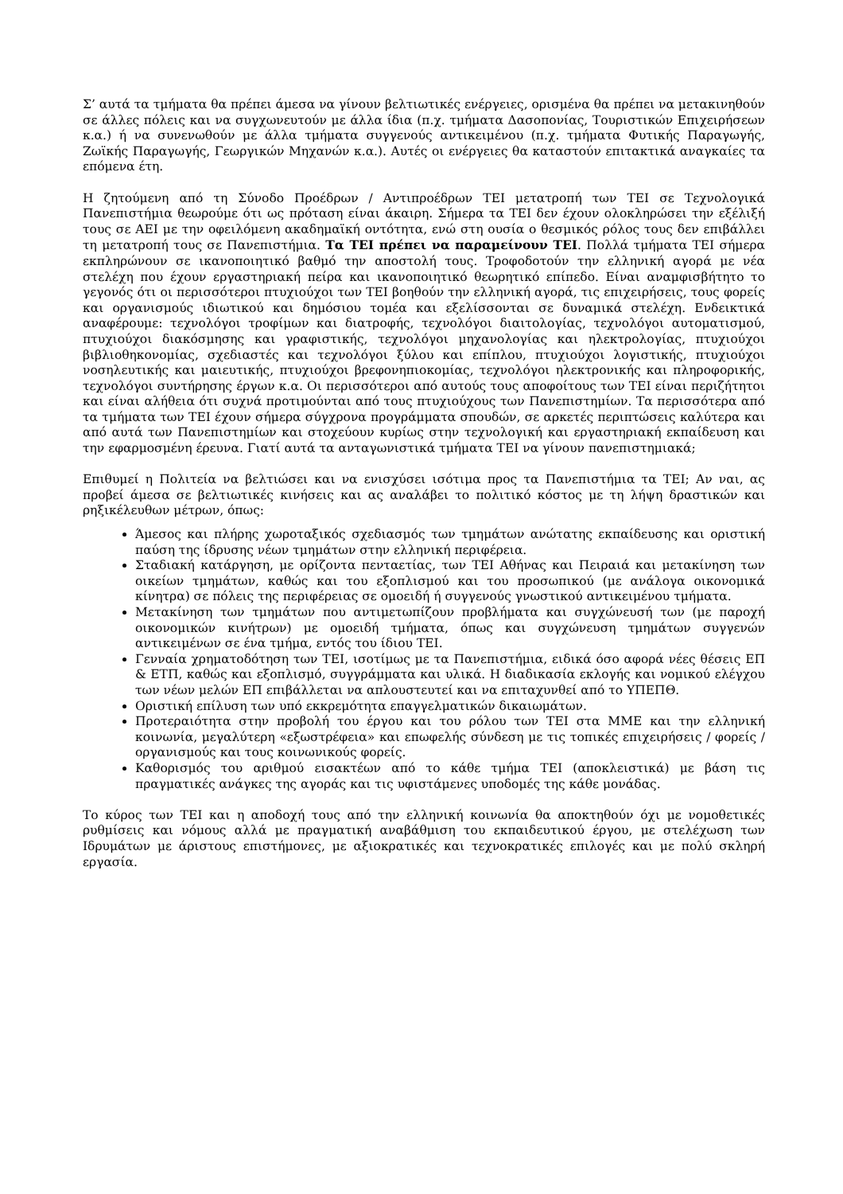Σ’ αυτά τα τμήματα θα πρέπει άμεσα να γίνουν βελτιωτικές ενέργειες, ορισμένα θα πρέπει να μετακινηθούν σε άλλες πόλεις και να συγχωνευτούν με άλλα ίδια (π.χ. τμήματα Δασοπονίας, Τουριστικών Επιχειρήσεων κ.α.) ή να συνενωθούν με άλλα τμήματα συγγενούς αντικειμένου (π.χ. τμήματα Φυτικής Παραγωγής, Ζωϊκής Παραγωγής, Γεωργικών Μηχανών κ.α.). Αυτές οι ενέργειες θα καταστούν επιτακτικά αναγκαίες τα επόμενα έτη.
Η ζητούμενη από τη Σύνοδο Προέδρων / Αντιπροέδρων ΤΕΙ μετατροπή των ΤΕΙ σε Τεχνολογικά Πανεπιστήμια θεωρούμε ότι ως πρόταση είναι άκαιρη. Σήμερα τα ΤΕΙ δεν έχουν ολοκληρώσει την εξέλιξή τους σε ΑΕΙ με την οφειλόμενη ακαδημαϊκή οντότητα, ενώ στη ουσία ο θεσμικός ρόλος τους δεν επιβάλλει τη μετατροπή τους σε Πανεπιστήμια. Τα ΤΕΙ πρέπει να παραμείνουν ΤΕΙ. Πολλά τμήματα ΤΕΙ σήμερα εκπληρώνουν σε ικανοποιητικό βαθμό την αποστολή τους. Τροφοδοτούν την ελληνική αγορά με νέα στελέχη που έχουν εργαστηριακή πείρα και ικανοποιητικό θεωρητικό επίπεδο. Είναι αναμφισβήτητο το γεγονός ότι οι περισσότεροι πτυχιούχοι των ΤΕΙ βοηθούν την ελληνική αγορά, τις επιχειρήσεις, τους φορείς και οργανισμούς ιδιωτικού και δημόσιου τομέα και εξελίσσονται σε δυναμικά στελέχη. Ενδεικτικά αναφέρουμε: τεχνολόγοι τροφίμων και διατροφής, τεχνολόγοι διαιτολογίας, τεχνολόγοι αυτοματισμού, πτυχιούχοι διακόσμησης και γραφιστικής, τεχνολόγοι μηχανολογίας και ηλεκτρολογίας, πτυχιούχοι βιβλιοθηκονομίας, σχεδιαστές και τεχνολόγοι ξύλου και επίπλου, πτυχιούχοι λογιστικής, πτυχιούχοι νοσηλευτικής και μαιευτικής, πτυχιούχοι βρεφονηπιοκομίας, τεχνολόγοι ηλεκτρονικής και πληροφορικής, τεχνολόγοι συντήρησης έργων κ.α. Οι περισσότεροι από αυτούς τους αποφοίτους των ΤΕΙ είναι περιζήτητοι και είναι αλήθεια ότι συχνά προτιμούνται από τους πτυχιούχους των Πανεπιστημίων. Τα περισσότερα από τα τμήματα των ΤΕΙ έχουν σήμερα σύγχρονα προγράμματα σπουδών, σε αρκετές περιπτώσεις καλύτερα και από αυτά των Πανεπιστημίων και στοχεύουν κυρίως στην τεχνολογική και εργαστηριακή εκπαίδευση και την εφαρμοσμένη έρευνα. Γιατί αυτά τα ανταγωνιστικά τμήματα ΤΕΙ να γίνουν πανεπιστημιακά;
Επιθυμεί η Πολιτεία να βελτιώσει και να ενισχύσει ισότιμα προς τα Πανεπιστήμια τα ΤΕΙ; Αν ναι, ας προβεί άμεσα σε βελτιωτικές κινήσεις και ας αναλάβει το πολιτικό κόστος με τη λήψη δραστικών και ρηξικέλευθων μέτρων, όπως:
Άμεσος και πλήρης χωροταξικός σχεδιασμός των τμημάτων ανώτατης εκπαίδευσης και οριστική παύση της ίδρυσης νέων τμημάτων στην ελληνική περιφέρεια.
Σταδιακή κατάργηση, με ορίζοντα πενταετίας, των ΤΕΙ Αθήνας και Πειραιά και μετακίνηση των οικείων τμημάτων, καθώς και του εξοπλισμού και του προσωπικού (με ανάλογα οικονομικά κίνητρα) σε πόλεις της περιφέρειας σε ομοειδή ή συγγενούς γνωστικού αντικειμένου τμήματα.
Μετακίνηση των τμημάτων που αντιμετωπίζουν προβλήματα και συγχώνευσή των (με παροχή οικονομικών κινήτρων) με ομοειδή τμήματα, όπως και συγχώνευση τμημάτων συγγενών αντικειμένων σε ένα τμήμα, εντός του ίδιου ΤΕΙ.
Γενναία χρηματοδότηση των ΤΕΙ, ισοτίμως με τα Πανεπιστήμια, ειδικά όσο αφορά νέες θέσεις ΕΠ & ΕΤΠ, καθώς και εξοπλισμό, συγγράμματα και υλικά. Η διαδικασία εκλογής και νομικού ελέγχου των νέων μελών ΕΠ επιβάλλεται να απλουστευτεί και να επιταχυνθεί από το ΥΠΕΠΘ.
Οριστική επίλυση των υπό εκκρεμότητα επαγγελματικών δικαιωμάτων.
Προτεραιότητα στην προβολή του έργου και του ρόλου των ΤΕΙ στα ΜΜΕ και την ελληνική κοινωνία, μεγαλύτερη «εξωστρέφεια» και επωφελής σύνδεση με τις τοπικές επιχειρήσεις / φορείς / οργανισμούς και τους κοινωνικούς φορείς.
Καθορισμός του αριθμού εισακτέων από το κάθε τμήμα ΤΕΙ (αποκλειστικά) με βάση τις πραγματικές ανάγκες της αγοράς και τις υφιστάμενες υποδομές της κάθε μονάδας.
Το κύρος των ΤΕΙ και η αποδοχή τους από την ελληνική κοινωνία θα αποκτηθούν όχι με νομοθετικές ρυθμίσεις και νόμους αλλά με πραγματική αναβάθμιση του εκπαιδευτικού έργου, με στελέχωση των Ιδρυμάτων με άριστους επιστήμονες, με αξιοκρατικές και τεχνοκρατικές επιλογές και με πολύ σκληρή εργασία.